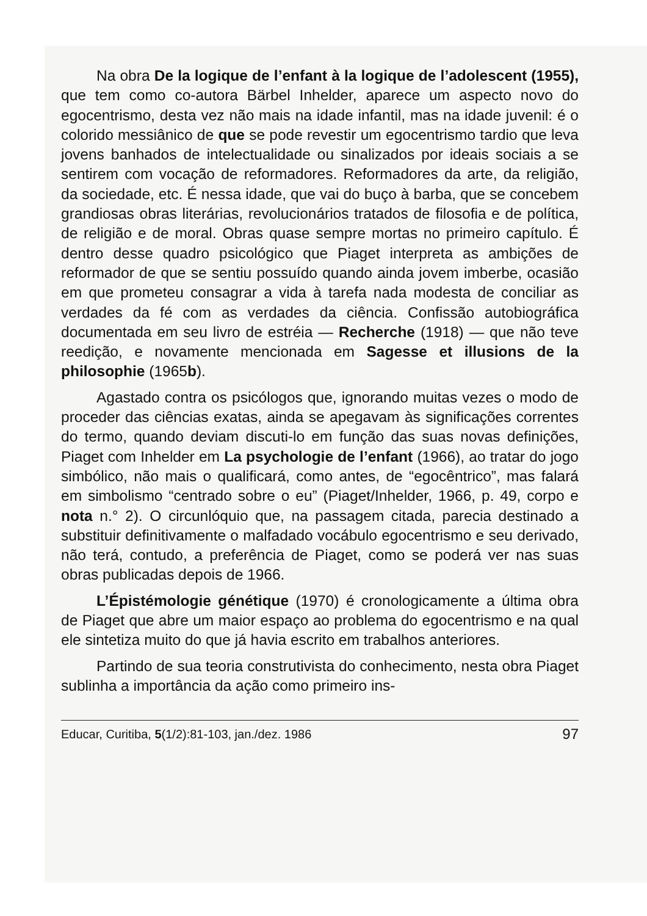Na obra De la logique de l’enfant à la logique de l’adolescent (1955), que tem como co-autora Bärbel Inhelder, aparece um aspecto novo do egocentrismo, desta vez não mais na idade infantil, mas na idade juvenil: é o colorido messiânico de que se pode revestir um egocentrismo tardio que leva jovens banhados de intelectualidade ou sinalizados por ideais sociais a se sentirem com vocação de reformadores. Reformadores da arte, da religião, da sociedade, etc. É nessa idade, que vai do buço à barba, que se concebem grandiosas obras literárias, revolucionários tratados de filosofia e de política, de religião e de moral. Obras quase sempre mortas no primeiro capítulo. É dentro desse quadro psicológico que Piaget interpreta as ambições de reformador de que se sentiu possuído quando ainda jovem imberbe, ocasião em que prometeu consagrar a vida à tarefa nada modesta de conciliar as verdades da fé com as verdades da ciência. Confissão autobiográfica documentada em seu livro de estréia — Recherche (1918) — que não teve reedição, e novamente mencionada em Sagesse et illusions de la philosophie (1965b).
Agastado contra os psicólogos que, ignorando muitas vezes o modo de proceder das ciências exatas, ainda se apegavam às significações correntes do termo, quando deviam discuti-lo em função das suas novas definições, Piaget com Inhelder em La psychologie de l’enfant (1966), ao tratar do jogo simbólico, não mais o qualificará, como antes, de “egocêntrico”, mas falará em simbolismo “centrado sobre o eu” (Piaget/Inhelder, 1966, p. 49, corpo e nota n.° 2). O circunlóquio que, na passagem citada, parecia destinado a substituir definitivamente o malfadado vocábulo egocentrismo e seu derivado, não terá, contudo, a preferência de Piaget, como se poderá ver nas suas obras publicadas depois de 1966.
L’Épistémologie génétique (1970) é cronologicamente a última obra de Piaget que abre um maior espaço ao problema do egocentrismo e na qual ele sintetiza muito do que já havia escrito em trabalhos anteriores.
Partindo de sua teoria construtivista do conhecimento, nesta obra Piaget sublinha a importância da ação como primeiro ins-
Educar, Curitiba, 5(1/2):81-103, jan./dez. 1986 97